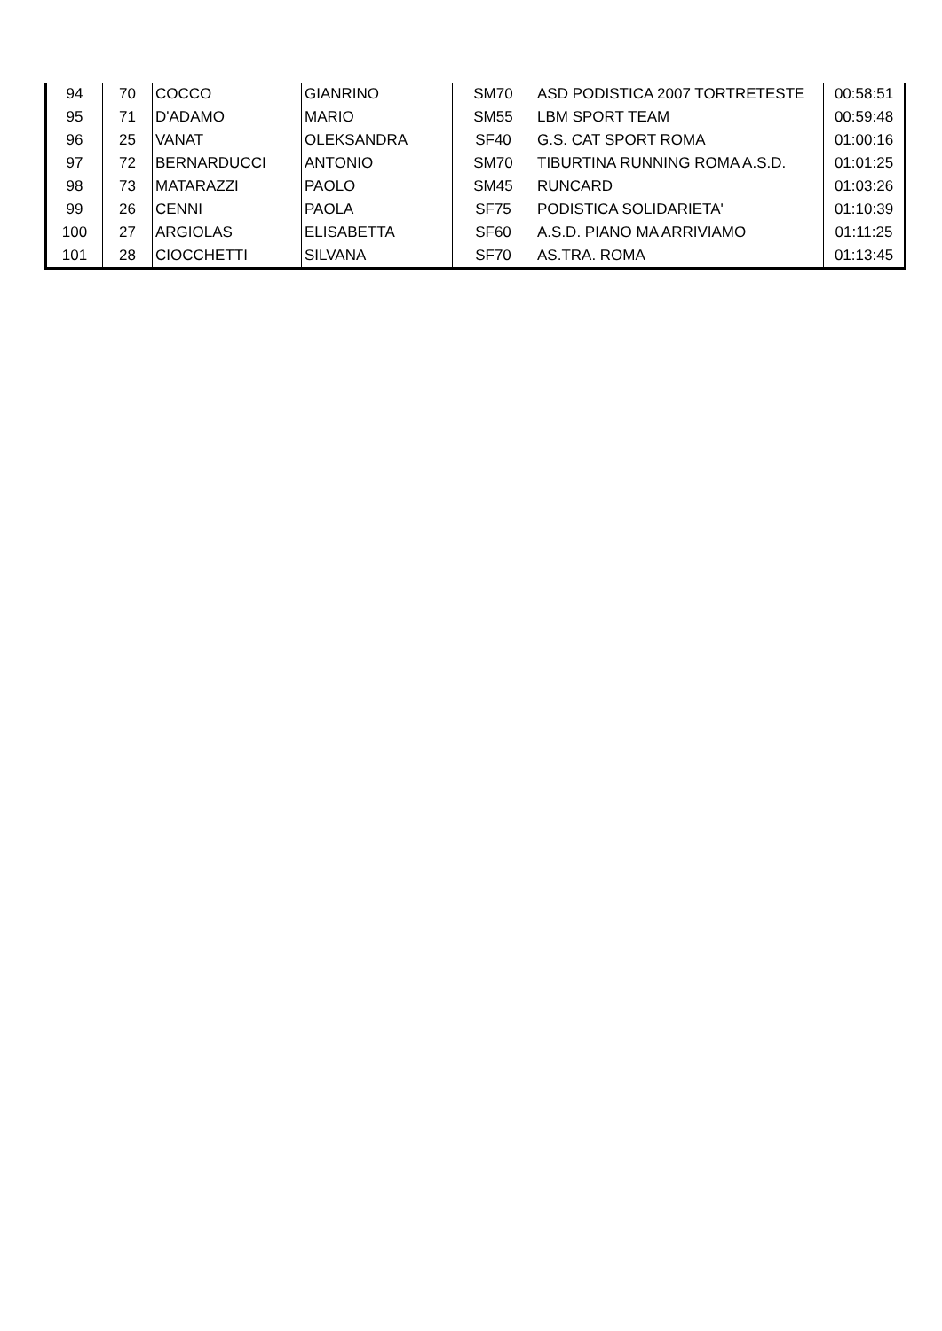| 94 | 70 | COCCO | GIANRINO | SM70 | ASD PODISTICA 2007 TORTRETESTE | 00:58:51 |
| 95 | 71 | D'ADAMO | MARIO | SM55 | LBM SPORT TEAM | 00:59:48 |
| 96 | 25 | VANAT | OLEKSANDRA | SF40 | G.S. CAT SPORT ROMA | 01:00:16 |
| 97 | 72 | BERNARDUCCI | ANTONIO | SM70 | TIBURTINA RUNNING ROMA A.S.D. | 01:01:25 |
| 98 | 73 | MATARAZZI | PAOLO | SM45 | RUNCARD | 01:03:26 |
| 99 | 26 | CENNI | PAOLA | SF75 | PODISTICA SOLIDARIETA' | 01:10:39 |
| 100 | 27 | ARGIOLAS | ELISABETTA | SF60 | A.S.D. PIANO MA ARRIVIAMO | 01:11:25 |
| 101 | 28 | CIOCCHETTI | SILVANA | SF70 | AS.TRA. ROMA | 01:13:45 |